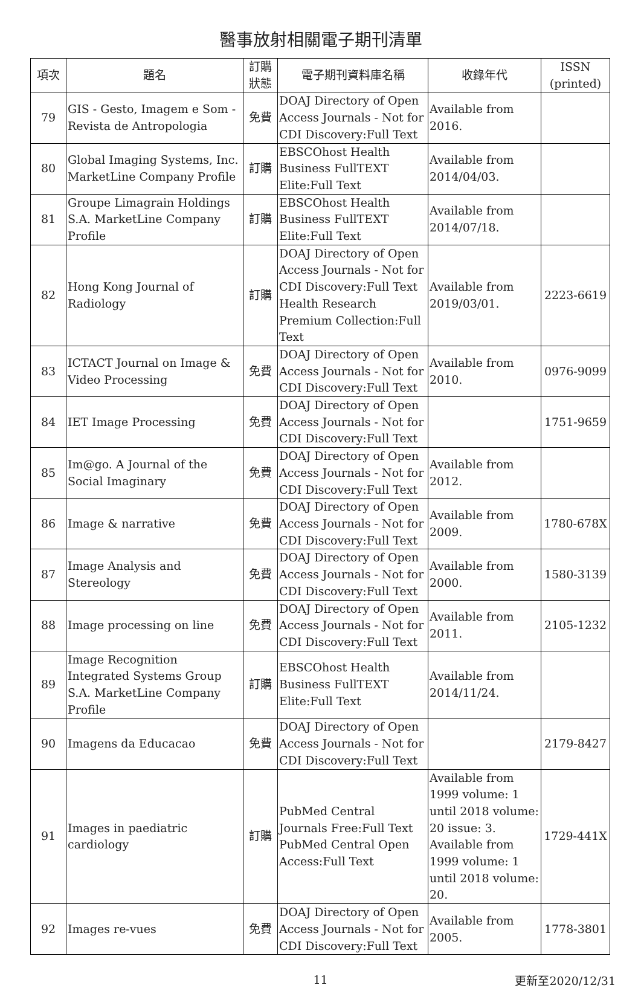醫事放射相關電子期刊清單
| 項次 | 題名 | 訂購狀態 | 電子期刊資料庫名稱 | 收錄年代 | ISSN (printed) |
| --- | --- | --- | --- | --- | --- |
| 79 | GIS - Gesto, Imagem e Som - Revista de Antropologia | 免費 | DOAJ Directory of Open Access Journals - Not for CDI Discovery:Full Text | Available from 2016. | |
| 80 | Global Imaging Systems, Inc. MarketLine Company Profile | 訂購 | EBSCOhost Health Business FullTEXT Elite:Full Text | Available from 2014/04/03. | |
| 81 | Groupe Limagrain Holdings S.A. MarketLine Company Profile | 訂購 | EBSCOhost Health Business FullTEXT Elite:Full Text | Available from 2014/07/18. | |
| 82 | Hong Kong Journal of Radiology | 訂購 | DOAJ Directory of Open Access Journals - Not for CDI Discovery:Full Text Health Research Premium Collection:Full Text | Available from 2019/03/01. | 2223-6619 |
| 83 | ICTACT Journal on Image & Video Processing | 免費 | DOAJ Directory of Open Access Journals - Not for CDI Discovery:Full Text | Available from 2010. | 0976-9099 |
| 84 | IET Image Processing | 免費 | DOAJ Directory of Open Access Journals - Not for CDI Discovery:Full Text | | 1751-9659 |
| 85 | Im@go. A Journal of the Social Imaginary | 免費 | DOAJ Directory of Open Access Journals - Not for CDI Discovery:Full Text | Available from 2012. | |
| 86 | Image & narrative | 免費 | DOAJ Directory of Open Access Journals - Not for CDI Discovery:Full Text | Available from 2009. | 1780-678X |
| 87 | Image Analysis and Stereology | 免費 | DOAJ Directory of Open Access Journals - Not for CDI Discovery:Full Text | Available from 2000. | 1580-3139 |
| 88 | Image processing on line | 免費 | DOAJ Directory of Open Access Journals - Not for CDI Discovery:Full Text | Available from 2011. | 2105-1232 |
| 89 | Image Recognition Integrated Systems Group S.A. MarketLine Company Profile | 訂購 | EBSCOhost Health Business FullTEXT Elite:Full Text | Available from 2014/11/24. | |
| 90 | Imagens da Educacao | 免費 | DOAJ Directory of Open Access Journals - Not for CDI Discovery:Full Text | | 2179-8427 |
| 91 | Images in paediatric cardiology | 訂購 | PubMed Central Journals Free:Full Text PubMed Central Open Access:Full Text | Available from 1999 volume: 1 until 2018 volume: 20 issue: 3. Available from 1999 volume: 1 until 2018 volume: 20. | 1729-441X |
| 92 | Images re-vues | 免費 | DOAJ Directory of Open Access Journals - Not for CDI Discovery:Full Text | Available from 2005. | 1778-3801 |
11
更新至2020/12/31